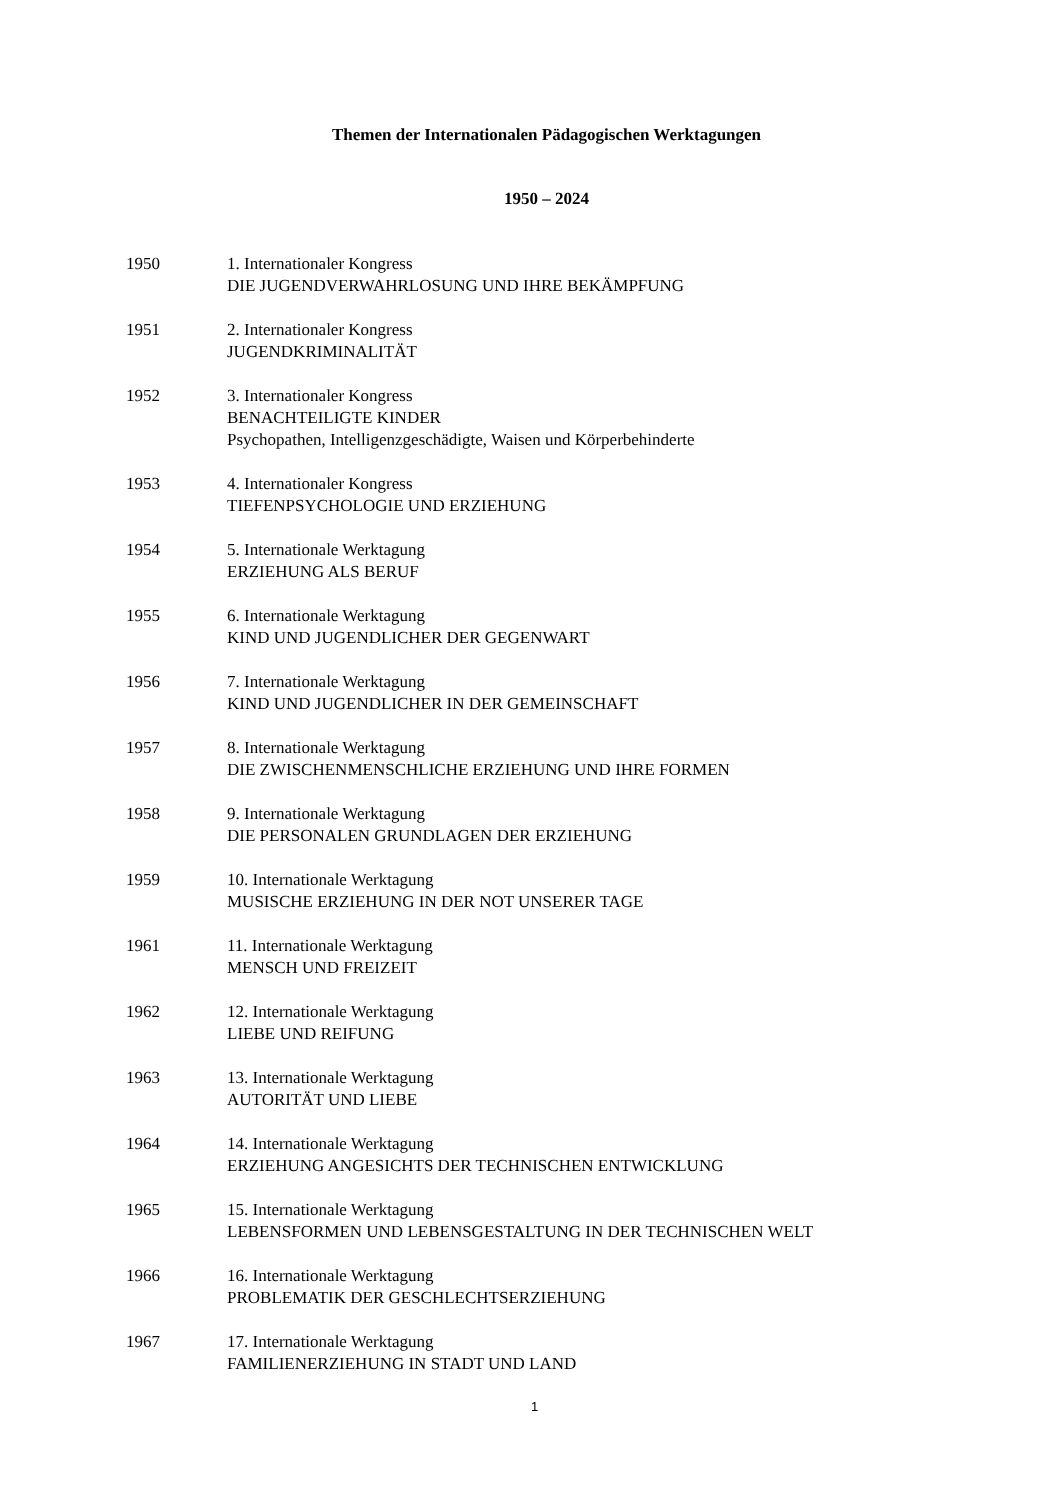Themen der Internationalen Pädagogischen Werktagungen
1950 – 2024
1950 1. Internationaler Kongress
DIE JUGENDVERWAHRLOSUNG UND IHRE BEKÄMPFUNG
1951 2. Internationaler Kongress
JUGENDKRIMINALITÄT
1952 3. Internationaler Kongress
BENACHTEILIGTE KINDER
Psychopathen, Intelligenzgeschädigte, Waisen und Körperbehinderte
1953 4. Internationaler Kongress
TIEFENPSYCHOLOGIE UND ERZIEHUNG
1954 5. Internationale Werktagung
ERZIEHUNG ALS BERUF
1955 6. Internationale Werktagung
KIND UND JUGENDLICHER DER GEGENWART
1956 7. Internationale Werktagung
KIND UND JUGENDLICHER IN DER GEMEINSCHAFT
1957 8. Internationale Werktagung
DIE ZWISCHENMENSCHLICHE ERZIEHUNG UND IHRE FORMEN
1958 9. Internationale Werktagung
DIE PERSONALEN GRUNDLAGEN DER ERZIEHUNG
1959 10. Internationale Werktagung
MUSISCHE ERZIEHUNG IN DER NOT UNSERER TAGE
1961 11. Internationale Werktagung
MENSCH UND FREIZEIT
1962 12. Internationale Werktagung
LIEBE UND REIFUNG
1963 13. Internationale Werktagung
AUTORITÄT UND LIEBE
1964 14. Internationale Werktagung
ERZIEHUNG ANGESICHTS DER TECHNISCHEN ENTWICKLUNG
1965 15. Internationale Werktagung
LEBENSFORMEN UND LEBENSGESTALTUNG IN DER TECHNISCHEN WELT
1966 16. Internationale Werktagung
PROBLEMATIK DER GESCHLECHTSERZIEHUNG
1967 17. Internationale Werktagung
FAMILIENERZIEHUNG IN STADT UND LAND
1